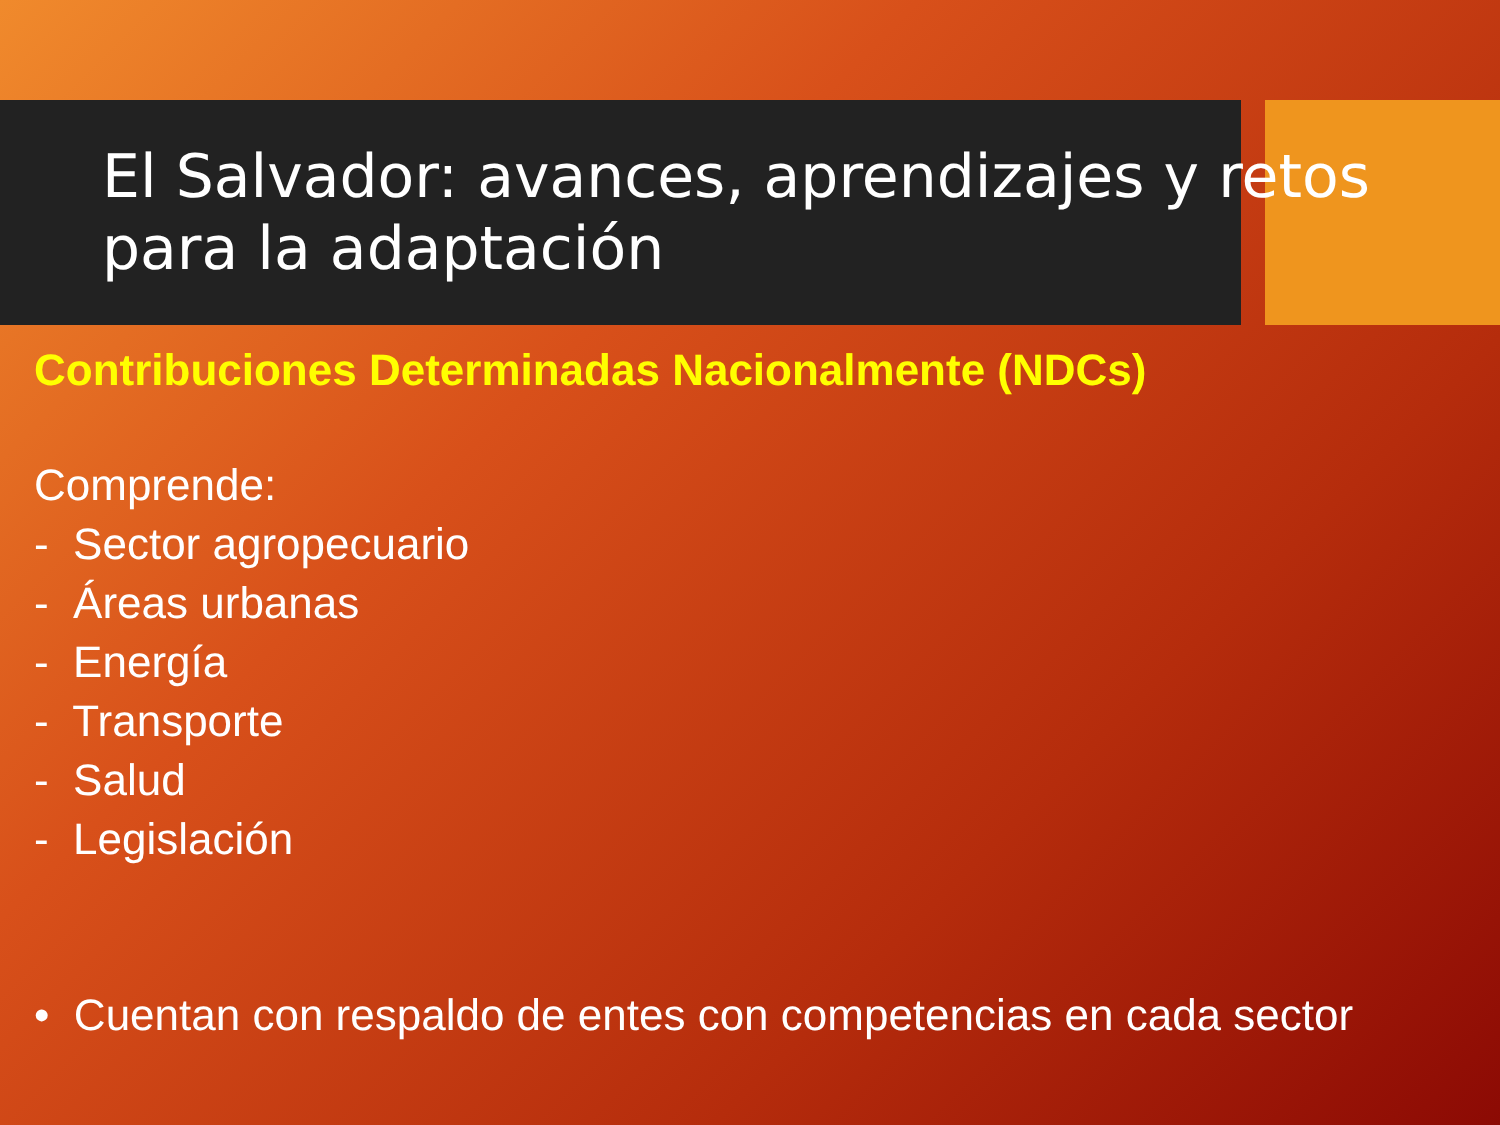El Salvador: avances, aprendizajes y retos para la adaptación
Contribuciones Determinadas Nacionalmente (NDCs)
Comprende:
- Sector agropecuario
- Áreas urbanas
- Energía
- Transporte
- Salud
- Legislación
• Cuentan con respaldo de entes con competencias en cada sector